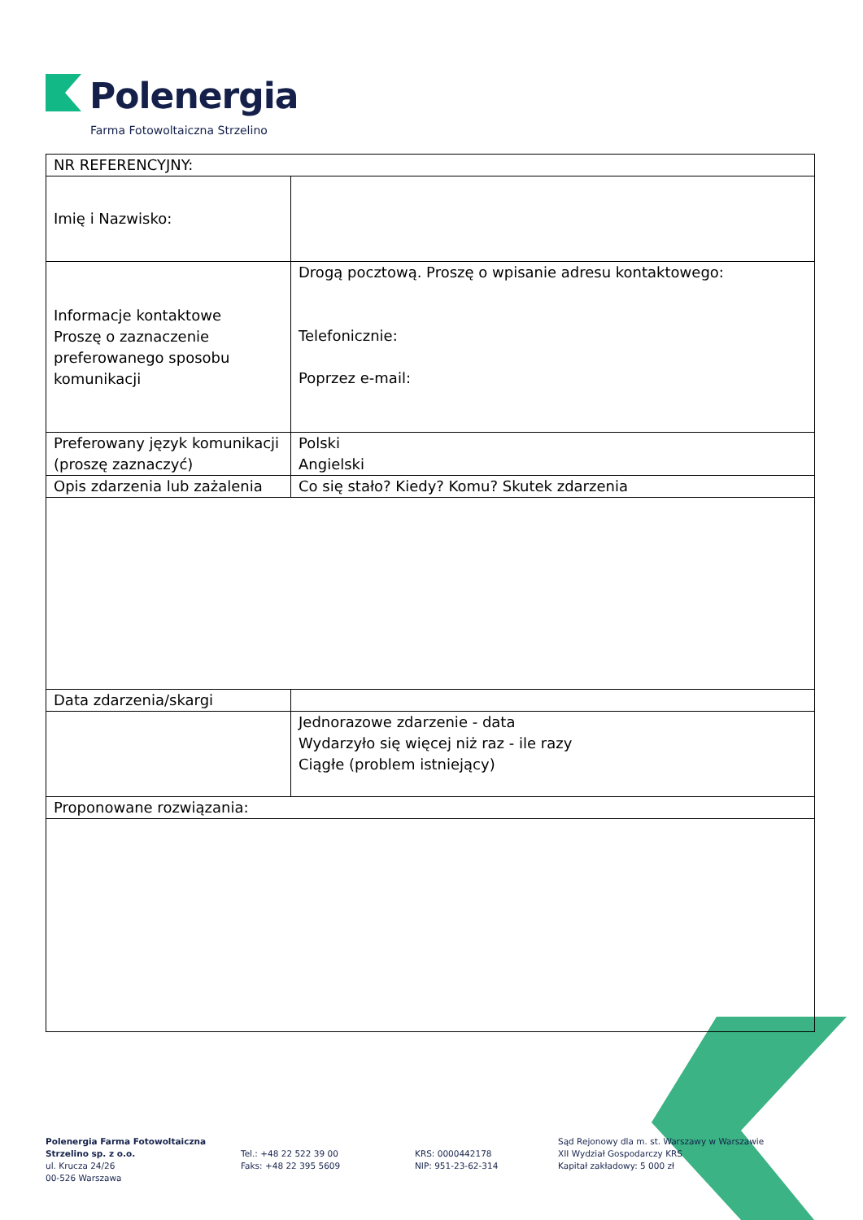Polenergia
Farma Fotowoltaiczna Strzelino
| NR REFERENCYJNY: | |
| Imię i Nazwisko: | |
| Informacje kontaktowe Proszę o zaznaczenie preferowanego sposobu komunikacji | Drogą pocztową. Proszę o wpisanie adresu kontaktowego: Telefonicznie: Poprzez e-mail: |
| Preferowany język komunikacji (proszę zaznaczyć) | Polski Angielski |
| Opis zdarzenia lub zażalenia | Co się stało? Kiedy? Komu? Skutek zdarzenia |
| Data zdarzenia/skargi | |
| | Jednorazowe zdarzenie - data Wydarzyło się więcej niż raz - ile razy Ciągłe (problem istniejący) |
| Proponowane rozwiązania: | |
Polenergia Farma Fotowoltaiczna Strzelino sp. z o.o.
ul. Krucza 24/26
00-526 Warszawa
Tel.: +48 22 522 39 00
Faks: +48 22 395 5609
KRS: 0000442178
NIP: 951-23-62-314
Sąd Rejonowy dla m. st. Warszawy w Warszawie
XII Wydział Gospodarczy KRS
Kapitał zakładowy: 5 000 zł